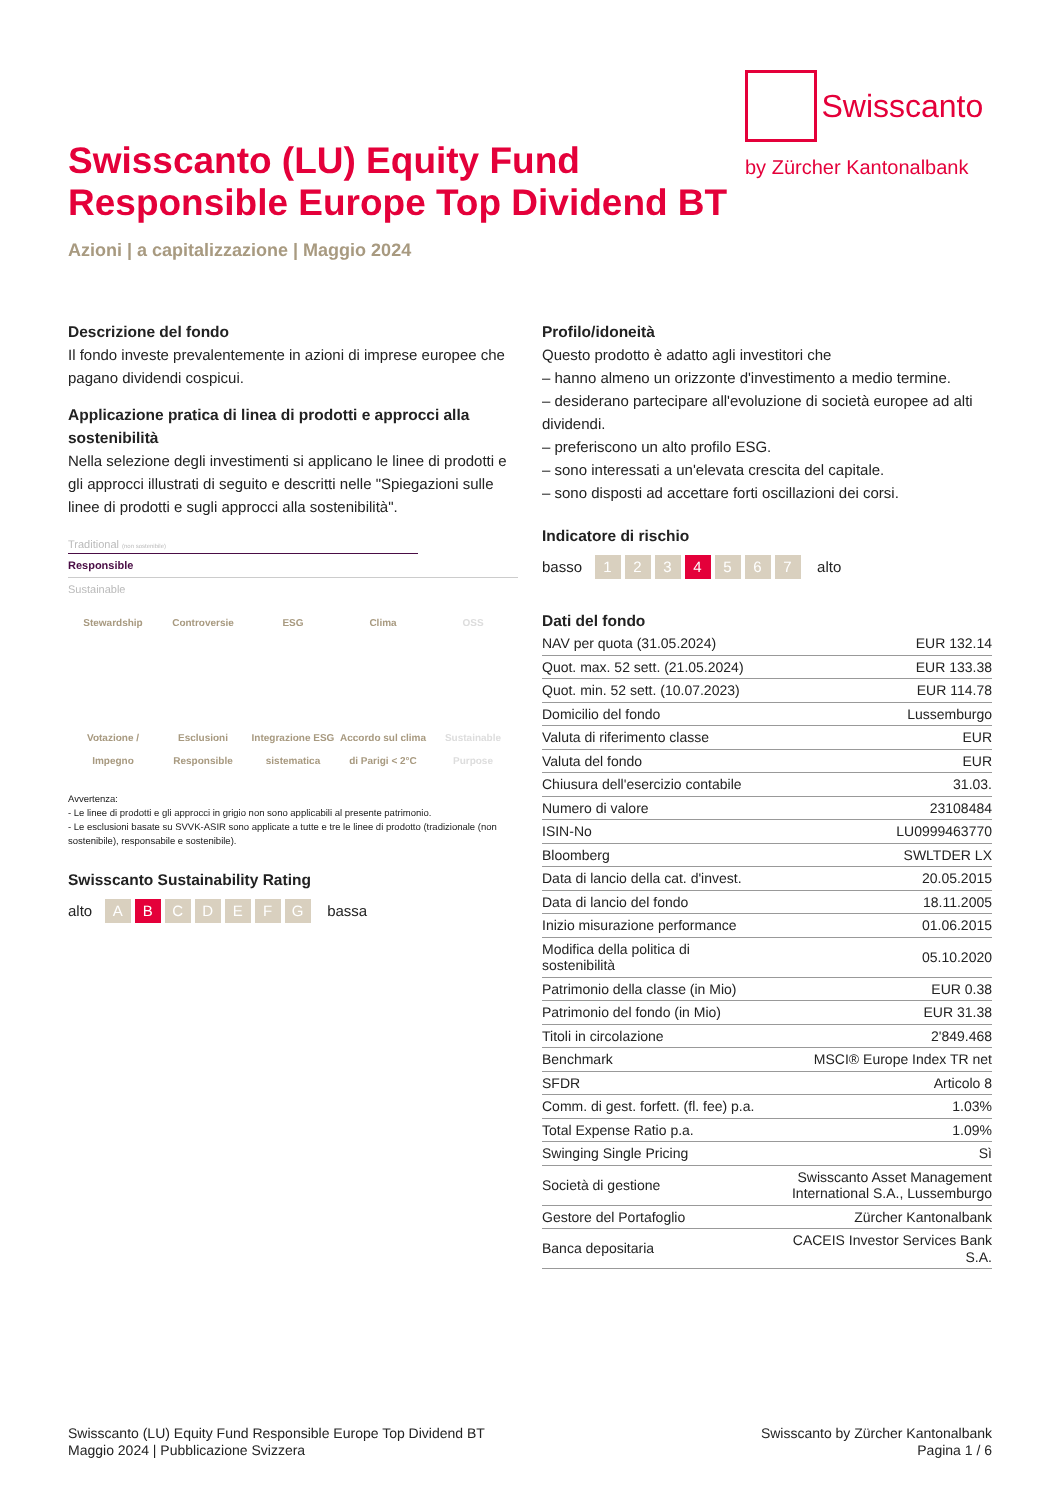Swisscanto
by Zürcher Kantonalbank
Swisscanto (LU) Equity Fund
Responsible Europe Top Dividend BT
Azioni | a capitalizzazione | Maggio 2024
Descrizione del fondo
Il fondo investe prevalentemente in azioni di imprese europee che pagano dividendi cospicui.
Applicazione pratica di linea di prodotti e approcci alla sostenibilità
Nella selezione degli investimenti si applicano le linee di prodotti e gli approcci illustrati di seguito e descritti nelle "Spiegazioni sulle linee di prodotti e sugli approcci alla sostenibilità".
Traditional (non sostenibile)
Responsible
Sustainable
Stewardship
Votazione / Impegno
Controversie
Esclusioni Responsible
ESG
Integrazione ESG sistematica
Clima
Accordo sul clima di Parigi < 2°C
OSS
Sustainable Purpose
Avvertenza:
- Le linee di prodotti e gli approcci in grigio non sono applicabili al presente patrimonio.
- Le esclusioni basate su SVVK-ASIR sono applicate a tutte e tre le linee di prodotto (tradizionale (non sostenibile), responsabile e sostenibile).
Swisscanto Sustainability Rating
alto A B CDEFG bassa
Profilo/idoneità
Questo prodotto è adatto agli investitori che
– hanno almeno un orizzonte d'investimento a medio termine.
– desiderano partecipare all'evoluzione di società europee ad alti dividendi.
– preferiscono un alto profilo ESG.
– sono interessati a un'elevata crescita del capitale.
– sono disposti ad accettare forti oscillazioni dei corsi.
Indicatore di rischio
basso 1 2 3 4 5 6 7 alto
Dati del fondo
| NAV per quota (31.05.2024) | EUR 132.14 |
| Quot. max. 52 sett. (21.05.2024) | EUR 133.38 |
| Quot. min. 52 sett. (10.07.2023) | EUR 114.78 |
| Domicilio del fondo | Lussemburgo |
| Valuta di riferimento classe | EUR |
| Valuta del fondo | EUR |
| Chiusura dell'esercizio contabile | 31.03. |
| Numero di valore | 23108484 |
| ISIN-No | LU0999463770 |
| Bloomberg | SWLTDER LX |
| Data di lancio della cat. d'invest. | 20.05.2015 |
| Data di lancio del fondo | 18.11.2005 |
| Inizio misurazione performance | 01.06.2015 |
| Modifica della politica di sostenibilità | 05.10.2020 |
| Patrimonio della classe (in Mio) | EUR 0.38 |
| Patrimonio del fondo (in Mio) | EUR 31.38 |
| Titoli in circolazione | 2'849.468 |
| Benchmark | MSCI® Europe Index TR net |
| SFDR | Articolo 8 |
| Comm. di gest. forfett. (fl. fee) p.a. | 1.03% |
| Total Expense Ratio p.a. | 1.09% |
| Swinging Single Pricing | Sì |
| Società di gestione | Swisscanto Asset Management International S.A., Lussemburgo |
| Gestore del Portafoglio | Zürcher Kantonalbank |
| Banca depositaria | CACEIS Investor Services Bank S.A. |
Swisscanto (LU) Equity Fund Responsible Europe Top Dividend BT
Maggio 2024 | Pubblicazione Svizzera
Swisscanto by Zürcher Kantonalbank
Pagina 1 / 6